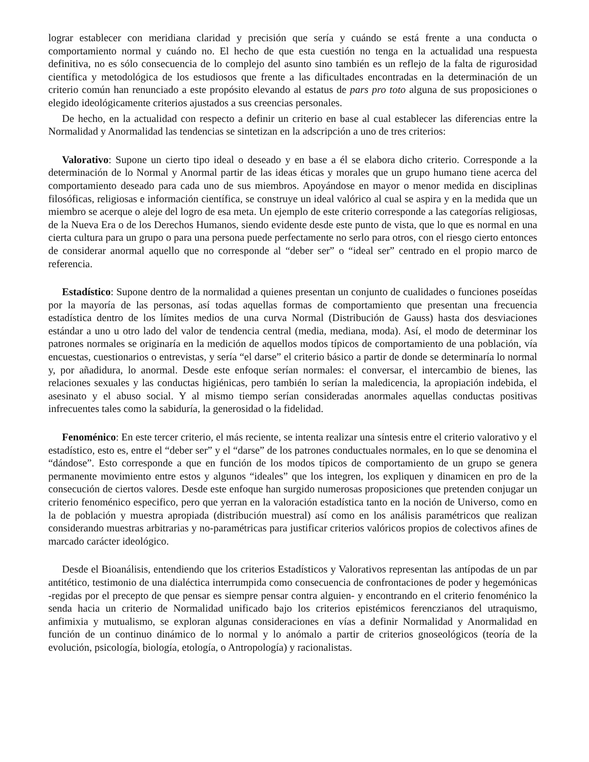lograr establecer con meridiana claridad y precisión que sería y cuándo se está frente a una conducta o comportamiento normal y cuándo no. El hecho de que esta cuestión no tenga en la actualidad una respuesta definitiva, no es sólo consecuencia de lo complejo del asunto sino también es un reflejo de la falta de rigurosidad científica y metodológica de los estudiosos que frente a las dificultades encontradas en la determinación de un criterio común han renunciado a este propósito elevando al estatus de pars pro toto alguna de sus proposiciones o elegido ideológicamente criterios ajustados a sus creencias personales.
De hecho, en la actualidad con respecto a definir un criterio en base al cual establecer las diferencias entre la Normalidad y Anormalidad las tendencias se sintetizan en la adscripción a uno de tres criterios:
Valorativo: Supone un cierto tipo ideal o deseado y en base a él se elabora dicho criterio. Corresponde a la determinación de lo Normal y Anormal partir de las ideas éticas y morales que un grupo humano tiene acerca del comportamiento deseado para cada uno de sus miembros. Apoyándose en mayor o menor medida en disciplinas filosóficas, religiosas e información científica, se construye un ideal valórico al cual se aspira y en la medida que un miembro se acerque o aleje del logro de esa meta. Un ejemplo de este criterio corresponde a las categorías religiosas, de la Nueva Era o de los Derechos Humanos, siendo evidente desde este punto de vista, que lo que es normal en una cierta cultura para un grupo o para una persona puede perfectamente no serlo para otros, con el riesgo cierto entonces de considerar anormal aquello que no corresponde al “deber ser” o “ideal ser” centrado en el propio marco de referencia.
Estadístico: Supone dentro de la normalidad a quienes presentan un conjunto de cualidades o funciones poseídas por la mayoría de las personas, así todas aquellas formas de comportamiento que presentan una frecuencia estadística dentro de los límites medios de una curva Normal (Distribución de Gauss) hasta dos desviaciones estándar a uno u otro lado del valor de tendencia central (media, mediana, moda). Así, el modo de determinar los patrones normales se originaría en la medición de aquellos modos típicos de comportamiento de una población, vía encuestas, cuestionarios o entrevistas, y sería “el darse” el criterio básico a partir de donde se determinaría lo normal y, por añadidura, lo anormal. Desde este enfoque serían normales: el conversar, el intercambio de bienes, las relaciones sexuales y las conductas higiénicas, pero también lo serían la maledicencia, la apropiación indebida, el asesinato y el abuso social. Y al mismo tiempo serían consideradas anormales aquellas conductas positivas infrecuentes tales como la sabiduría, la generosidad o la fidelidad.
Fenoménico: En este tercer criterio, el más reciente, se intenta realizar una síntesis entre el criterio valorativo y el estadístico, esto es, entre el “deber ser” y el “darse” de los patrones conductuales normales, en lo que se denomina el “dándose”. Esto corresponde a que en función de los modos típicos de comportamiento de un grupo se genera permanente movimiento entre estos y algunos “ideales” que los integren, los expliquen y dinamicen en pro de la consecución de ciertos valores. Desde este enfoque han surgido numerosas proposiciones que pretenden conjugar un criterio fenoménico especifico, pero que yerran en la valoración estadística tanto en la noción de Universo, como en la de población y muestra apropiada (distribución muestral) así como en los análisis paramétricos que realizan considerando muestras arbitrarias y no-paramétricas para justificar criterios valóricos propios de colectivos afines de marcado carácter ideológico.
Desde el Bioanálisis, entendiendo que los criterios Estadísticos y Valorativos representan las antípodas de un par antitético, testimonio de una dialéctica interrumpida como consecuencia de confrontaciones de poder y hegemónicas -regidas por el precepto de que pensar es siempre pensar contra alguien- y encontrando en el criterio fenoménico la senda hacia un criterio de Normalidad unificado bajo los criterios epistémicos ferenczianos del utraquismo, anfimixia y mutualismo, se exploran algunas consideraciones en vías a definir Normalidad y Anormalidad en función de un continuo dinámico de lo normal y lo anómalo a partir de criterios gnoseológicos (teoría de la evolución, psicología, biología, etología, o Antropología) y racionalistas.